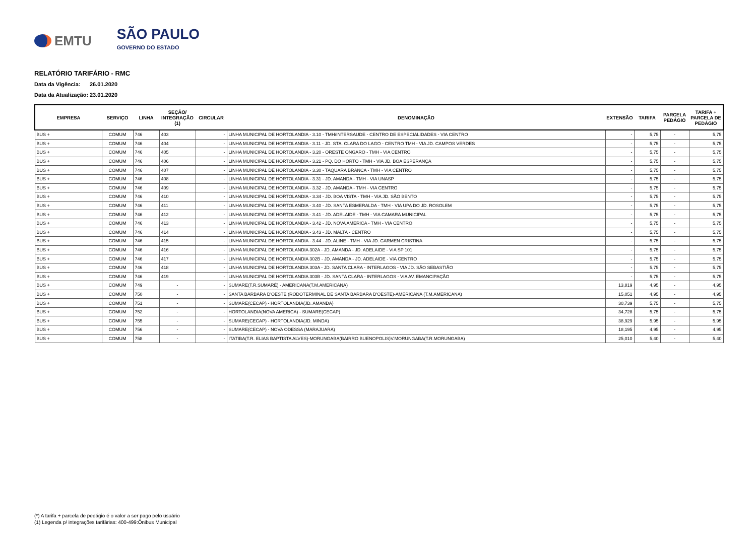EMTU
SÃO PAULO
GOVERNO DO ESTADO
RELATÓRIO TARIFÁRIO - RMC
Data da Vigência: 26.01.2020
Data da Atualização: 23.01.2020
| EMPRESA | SERVIÇO | LINHA | SEÇÃO/ INTEGRAÇÃO (1) | CIRCULAR | DENOMINAÇÃO | EXTENSÃO | TARIFA | PARCELA PEDÁGIO | TARIFA + PARCELA DE PEDÁGIO |
| --- | --- | --- | --- | --- | --- | --- | --- | --- | --- |
| BUS + | COMUM | 746 | 403 | - | LINHA MUNICIPAL DE HORTOLANDIA - 3.10 - TMH/INTERSAUDE - CENTRO DE ESPECIALIDADES - VIA CENTRO | - | 5,75 | - | 5,75 |
| BUS + | COMUM | 746 | 404 | - | LINHA MUNICIPAL DE HORTOLANDIA - 3.11 - JD. STA. CLARA DO LAGO - CENTRO TMH - VIA JD. CAMPOS VERDES | - | 5,75 | - | 5,75 |
| BUS + | COMUM | 746 | 405 | - | LINHA MUNICIPAL DE HORTOLANDIA - 3.20 - ORESTE ONGARO - TMH - VIA CENTRO | - | 5,75 | - | 5,75 |
| BUS + | COMUM | 746 | 406 | - | LINHA MUNICIPAL DE HORTOLANDIA - 3.21 - PQ. DO HORTO - TMH - VIA JD. BOA ESPERANÇA | - | 5,75 | - | 5,75 |
| BUS + | COMUM | 746 | 407 | - | LINHA MUNICIPAL DE HORTOLANDIA - 3.30 - TAQUARA BRANCA - TMH - VIA CENTRO | - | 5,75 | - | 5,75 |
| BUS + | COMUM | 746 | 408 | - | LINHA MUNICIPAL DE HORTOLANDIA - 3.31 - JD. AMANDA - TMH - VIA UNASP | - | 5,75 | - | 5,75 |
| BUS + | COMUM | 746 | 409 | - | LINHA MUNICIPAL DE HORTOLANDIA - 3.32 - JD. AMANDA - TMH - VIA CENTRO | - | 5,75 | - | 5,75 |
| BUS + | COMUM | 746 | 410 | - | LINHA MUNICIPAL DE HORTOLANDIA - 3.34 - JD. BOA VISTA - TMH - VIA JD. SÃO BENTO | - | 5,75 | - | 5,75 |
| BUS + | COMUM | 746 | 411 | - | LINHA MUNICIPAL DE HORTOLANDIA - 3.40 - JD. SANTA ESMERALDA - TMH - VIA UPA DO JD. ROSOLEM | - | 5,75 | - | 5,75 |
| BUS + | COMUM | 746 | 412 | - | LINHA MUNICIPAL DE HORTOLANDIA - 3.41 - JD. ADELAIDE - TMH - VIA CAMARA MUNICIPAL | - | 5,75 | - | 5,75 |
| BUS + | COMUM | 746 | 413 | - | LINHA MUNICIPAL DE HORTOLANDIA - 3.42 - JD. NOVA AMERICA - TMH - VIA CENTRO | - | 5,75 | - | 5,75 |
| BUS + | COMUM | 746 | 414 | - | LINHA MUNICIPAL DE HORTOLANDIA - 3.43 - JD. MALTA - CENTRO | - | 5,75 | - | 5,75 |
| BUS + | COMUM | 746 | 415 | - | LINHA MUNICIPAL DE HORTOLANDIA - 3.44 - JD. ALINE - TMH - VIA JD. CARMEN CRISTINA | - | 5,75 | - | 5,75 |
| BUS + | COMUM | 746 | 416 | - | LINHA MUNICIPAL DE HORTOLANDIA 302A - JD. AMANDA - JD. ADELAIDE - VIA SP 101 | - | 5,75 | - | 5,75 |
| BUS + | COMUM | 746 | 417 | - | LINHA MUNICIPAL DE HORTOLANDIA 302B - JD. AMANDA - JD. ADELAIDE - VIA CENTRO | - | 5,75 | - | 5,75 |
| BUS + | COMUM | 746 | 418 | - | LINHA MUNICIPAL DE HORTOLANDIA 303A - JD. SANTA CLARA - INTERLAGOS - VIA JD. SÃO SEBASTIÃO | - | 5,75 | - | 5,75 |
| BUS + | COMUM | 746 | 419 | - | LINHA MUNICIPAL DE HORTOLANDIA 303B - JD. SANTA CLARA - INTERLAGOS - VIA AV. EMANCIPAÇÃO | - | 5,75 | - | 5,75 |
| BUS + | COMUM | 749 | - | - | SUMARE(T.R.SUMARÉ) - AMERICANA(T.M.AMERICANA) | 13,819 | 4,95 | - | 4,95 |
| BUS + | COMUM | 750 | - | - | SANTA BARBARA D'OESTE (RODOTERMINAL DE SANTA BARBARA D'OESTE)-AMERICANA (T.M.AMERICANA) | 15,051 | 4,95 | - | 4,95 |
| BUS + | COMUM | 751 | - | - | SUMARE(CECAP) - HORTOLANDIA(JD. AMANDA) | 30,739 | 5,75 | - | 5,75 |
| BUS + | COMUM | 752 | - | - | HORTOLANDIA(NOVA AMERICA) - SUMARE(CECAP) | 34,728 | 5,75 | - | 5,75 |
| BUS + | COMUM | 755 | - | - | SUMARE(CECAP) - HORTOLANDIA(JD. MINDA) | 38,929 | 5,95 | - | 5,95 |
| BUS + | COMUM | 756 | - | - | SUMARE(CECAP) - NOVA ODESSA (MARAJUARA) | 18,195 | 4,95 | - | 4,95 |
| BUS + | COMUM | 758 | - | - | ITATIBA(T.R. ELIAS BAPTISTA ALVES)-MORUNGABA(BAIRRO BUENOPOLIS)V.MORUNGABA(T.R.MORUNGABA) | 25,010 | 5,40 | - | 5,40 |
(*) A tarifa + parcela de pedágio é o valor a ser pago pelo usuário
(1) Legenda p/ integrações tarifárias: 400-499:Ônibus Municipal